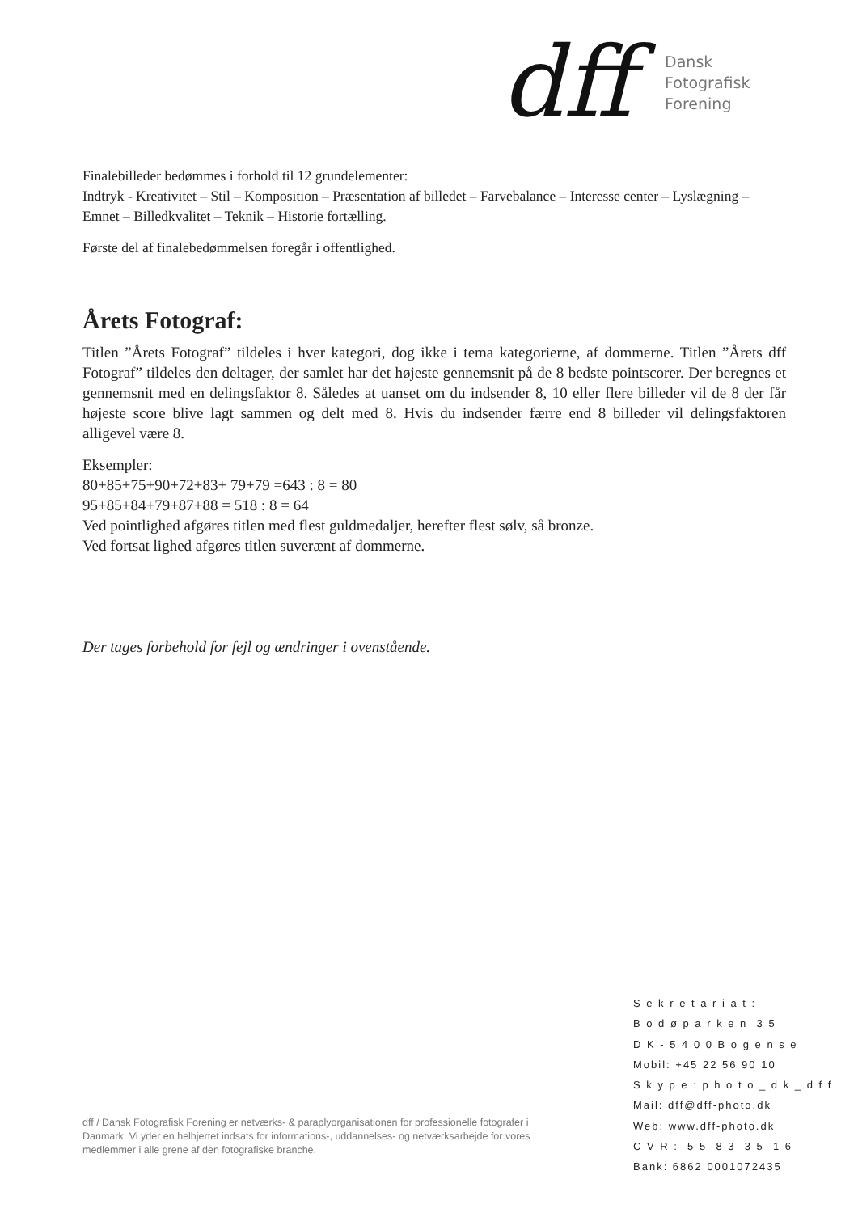dff
Dansk
Fotografisk
Forening
Finalebilleder bedømmes i forhold til 12 grundelementer:
Indtryk - Kreativitet – Stil – Komposition – Præsentation af billedet – Farvebalance – Interesse center – Lyslægning – Emnet – Billedkvalitet – Teknik – Historie fortælling.
Første del af finalebedømmelsen foregår i offentlighed.
Årets Fotograf:
Titlen ”Årets Fotograf” tildeles i hver kategori, dog ikke i tema kategorierne, af dommerne. Titlen ”Årets dff Fotograf” tildeles den deltager, der samlet har det højeste gennemsnit på de 8 bedste pointscorer. Der beregnes et gennemsnit med en delingsfaktor 8. Således at uanset om du indsender 8, 10 eller flere billeder vil de 8 der får højeste score blive lagt sammen og delt med 8. Hvis du indsender færre end 8 billeder vil delingsfaktoren alligevel være 8.
Eksempler:
80+85+75+90+72+83+ 79+79 =643 : 8 = 80
95+85+84+79+87+88 = 518 : 8 = 64
Ved pointlighed afgøres titlen med flest guldmedaljer, herefter flest sølv, så bronze.
Ved fortsat lighed afgøres titlen suverænt af dommerne.
Der tages forbehold for fejl og ændringer i ovenstående.
S e k r e t a r i a t :
B o d ø p a r k e n 3 5
D K - 5 4 0 0 B o g e n s e
Mobil: +45 22 56 90 10
S k y p e : p h o t o _ d k _ d f f
Mail: dff@dff-photo.dk
Web: www.dff-photo.dk
C V R : 5 5 8 3 3 5 1 6
Bank: 6862 0001072435
dff / Dansk Fotografisk Forening er netværks- & paraplyorganisationen for professionelle fotografer i Danmark. Vi yder en helhjertet indsats for informations-, uddannelses- og netværksarbejde for vores medlemmer i alle grene af den fotografiske branche.